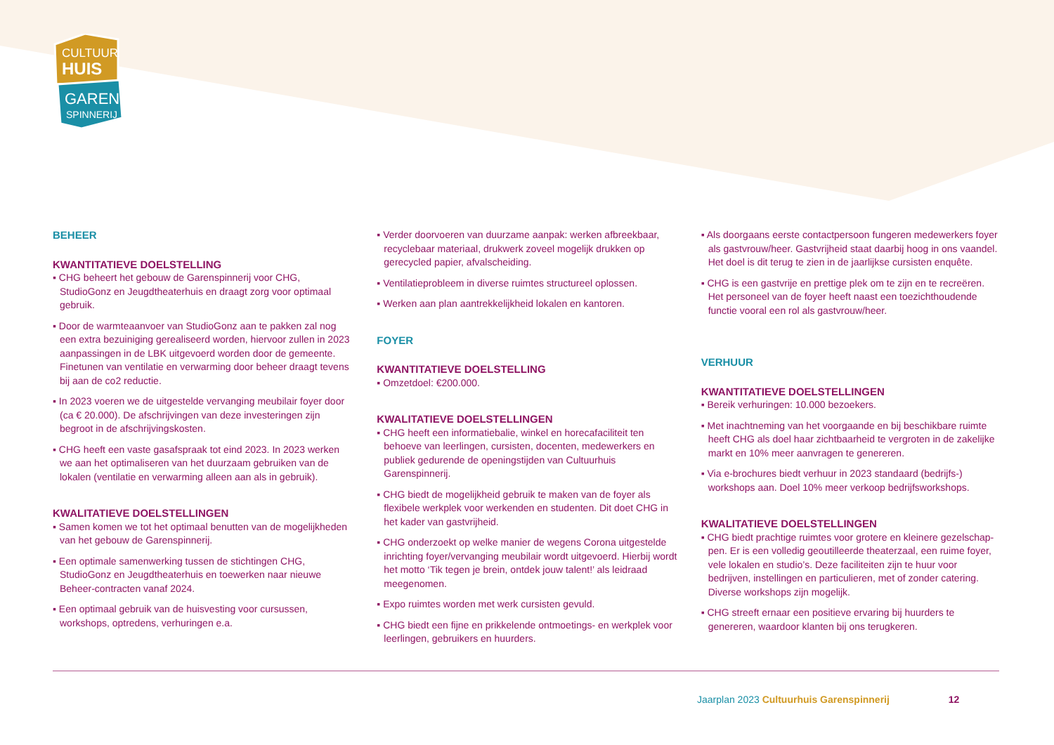CULTUUR
HUIS
GAREN
SPINNERIJ
BEHEER
KWANTITATIEVE DOELSTELLING
▪ CHG beheert het gebouw de Garenspinnerij voor CHG, StudioGonz en Jeugdtheaterhuis en draagt zorg voor optimaal gebruik.
▪ Door de warmteaanvoer van StudioGonz aan te pakken zal nog een extra bezuiniging gerealiseerd worden, hiervoor zullen in 2023 aanpassingen in de LBK uitgevoerd worden door de gemeente. Finetunen van ventilatie en verwarming door beheer draagt tevens bij aan de co2 reductie.
▪ In 2023 voeren we de uitgestelde vervanging meubilair foyer door (ca € 20.000). De afschrijvingen van deze investeringen zijn begroot in de afschrijvingskosten.
▪ CHG heeft een vaste gasafspraak tot eind 2023. In 2023 werken we aan het optimaliseren van het duurzaam gebruiken van de lokalen (ventilatie en verwarming alleen aan als in gebruik).
KWALITATIEVE DOELSTELLINGEN
▪ Samen komen we tot het optimaal benutten van de mogelijkheden van het gebouw de Garenspinnerij.
▪ Een optimale samenwerking tussen de stichtingen CHG, StudioGonz en Jeugdtheaterhuis en toewerken naar nieuwe Beheer-contracten vanaf 2024.
▪ Een optimaal gebruik van de huisvesting voor cursussen, workshops, optredens, verhuringen e.a.
▪ Verder doorvoeren van duurzame aanpak: werken afbreekbaar, recyclebaar materiaal, drukwerk zoveel mogelijk drukken op gerecycled papier, afvalscheiding.
▪ Ventilatieprobleem in diverse ruimtes structureel oplossen.
▪ Werken aan plan aantrekkelijkheid lokalen en kantoren.
FOYER
KWANTITATIEVE DOELSTELLING
▪ Omzetdoel: €200.000.
KWALITATIEVE DOELSTELLINGEN
▪ CHG heeft een informatiebalie, winkel en horecafaciliteit ten behoeve van leerlingen, cursisten, docenten, medewerkers en publiek gedurende de openingstijden van Cultuurhuis Garenspinnerij.
▪ CHG biedt de mogelijkheid gebruik te maken van de foyer als flexibele werkplek voor werkenden en studenten. Dit doet CHG in het kader van gastvrijheid.
▪ CHG onderzoekt op welke manier de wegens Corona uitgestelde inrichting foyer/vervanging meubilair wordt uitgevoerd. Hierbij wordt het motto ‘Tik tegen je brein, ontdek jouw talent!’ als leidraad meegenomen.
▪ Expo ruimtes worden met werk cursisten gevuld.
▪ CHG biedt een fijne en prikkelende ontmoetings- en werkplek voor leerlingen, gebruikers en huurders.
▪ Als doorgaans eerste contactpersoon fungeren medewerkers foyer als gastvrouw/heer. Gastvrijheid staat daarbij hoog in ons vaandel. Het doel is dit terug te zien in de jaarlijkse cursisten enquête.
▪ CHG is een gastvrije en prettige plek om te zijn en te recreëren. Het personeel van de foyer heeft naast een toezichthoudende functie vooral een rol als gastvrouw/heer.
VERHUUR
KWANTITATIEVE DOELSTELLINGEN
▪ Bereik verhuringen: 10.000 bezoekers.
▪ Met inachtneming van het voorgaande en bij beschikbare ruimte heeft CHG als doel haar zichtbaarheid te vergroten in de zakelijke markt en 10% meer aanvragen te genereren.
▪ Via e-brochures biedt verhuur in 2023 standaard (bedrijfs-) workshops aan. Doel 10% meer verkoop bedrijfsworkshops.
KWALITATIEVE DOELSTELLINGEN
▪ CHG biedt prachtige ruimtes voor grotere en kleinere gezelschap­pen. Er is een volledig geoutilleerde theaterzaal, een ruime foyer, vele lokalen en studio’s. Deze faciliteiten zijn te huur voor bedrijven, instellingen en particulieren, met of zonder catering. Diverse workshops zijn mogelijk.
▪ CHG streeft ernaar een positieve ervaring bij huurders te genereren, waardoor klanten bij ons terugkeren.
Jaarplan 2023 Cultuurhuis Garenspinnerij 12